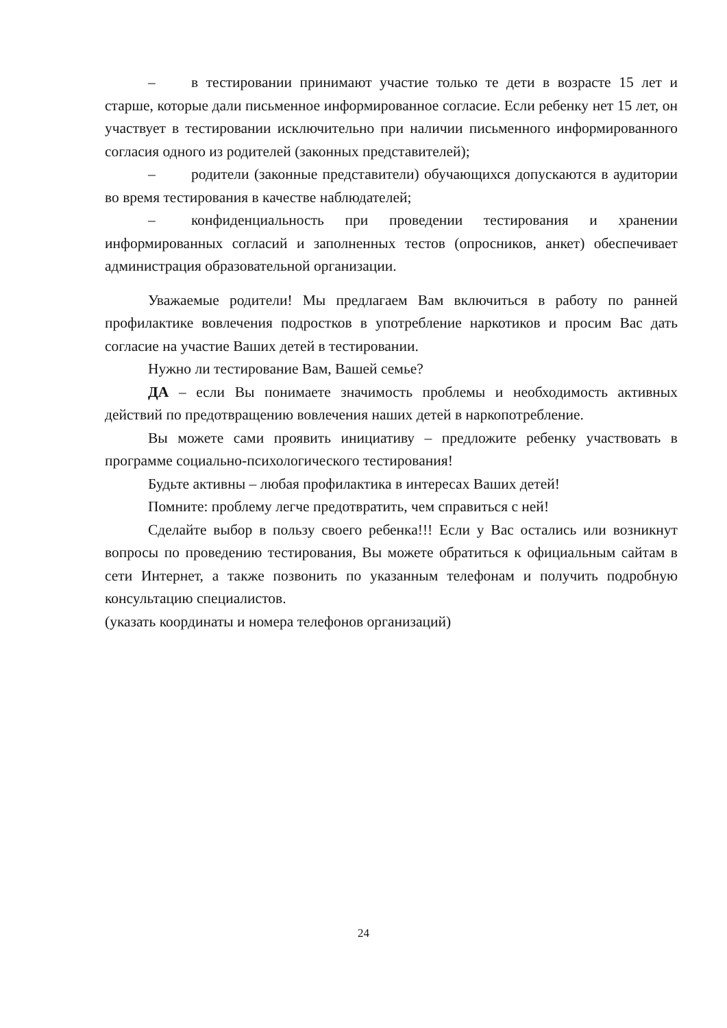– в тестировании принимают участие только те дети в возрасте 15 лет и старше, которые дали письменное информированное согласие. Если ребенку нет 15 лет, он участвует в тестировании исключительно при наличии письменного информированного согласия одного из родителей (законных представителей);
– родители (законные представители) обучающихся допускаются в аудитории во время тестирования в качестве наблюдателей;
– конфиденциальность при проведении тестирования и хранении информированных согласий и заполненных тестов (опросников, анкет) обеспечивает администрация образовательной организации.
Уважаемые родители! Мы предлагаем Вам включиться в работу по ранней профилактике вовлечения подростков в употребление наркотиков и просим Вас дать согласие на участие Ваших детей в тестировании.
Нужно ли тестирование Вам, Вашей семье?
ДА – если Вы понимаете значимость проблемы и необходимость активных действий по предотвращению вовлечения наших детей в наркопотребление.
Вы можете сами проявить инициативу – предложите ребенку участвовать в программе социально-психологического тестирования!
Будьте активны – любая профилактика в интересах Ваших детей!
Помните: проблему легче предотвратить, чем справиться с ней!
Сделайте выбор в пользу своего ребенка!!! Если у Вас остались или возникнут вопросы по проведению тестирования, Вы можете обратиться к официальным сайтам в сети Интернет, а также позвонить по указанным телефонам и получить подробную консультацию специалистов.
(указать координаты и номера телефонов организаций)
24